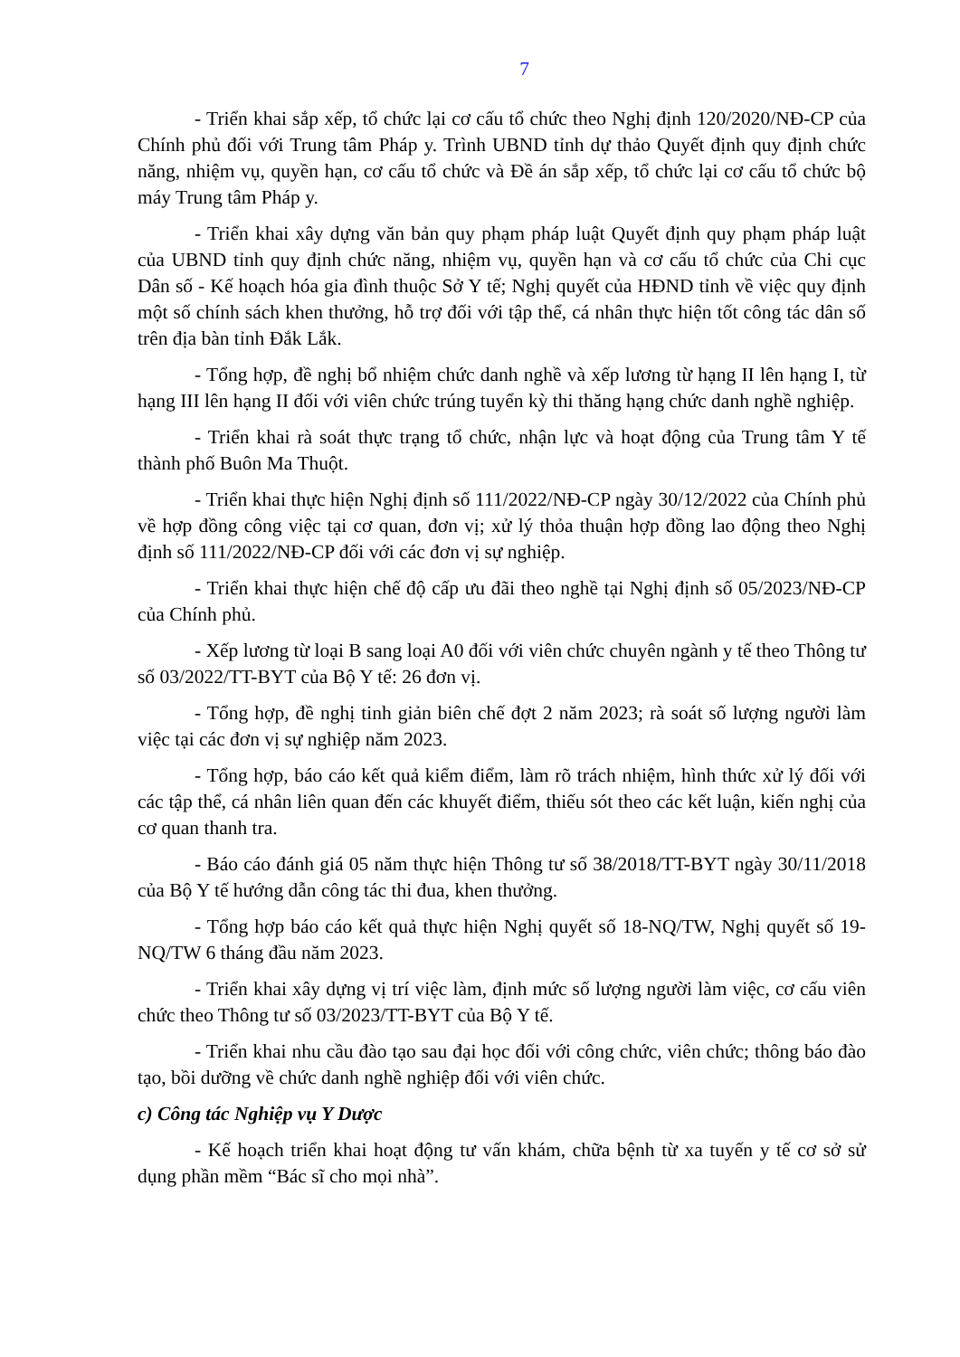7
- Triển khai sắp xếp, tổ chức lại cơ cấu tổ chức theo Nghị định 120/2020/NĐ-CP của Chính phủ đối với Trung tâm Pháp y. Trình UBND tỉnh dự thảo Quyết định quy định chức năng, nhiệm vụ, quyền hạn, cơ cấu tổ chức và Đề án sắp xếp, tổ chức lại cơ cấu tổ chức bộ máy Trung tâm Pháp y.
- Triển khai xây dựng văn bản quy phạm pháp luật Quyết định quy phạm pháp luật của UBND tỉnh quy định chức năng, nhiệm vụ, quyền hạn và cơ cấu tổ chức của Chi cục Dân số - Kế hoạch hóa gia đình thuộc Sở Y tế; Nghị quyết của HĐND tỉnh về việc quy định một số chính sách khen thưởng, hỗ trợ đối với tập thể, cá nhân thực hiện tốt công tác dân số trên địa bàn tỉnh Đắk Lắk.
- Tổng hợp, đề nghị bổ nhiệm chức danh nghề và xếp lương từ hạng II lên hạng I, từ hạng III lên hạng II đối với viên chức trúng tuyển kỳ thi thăng hạng chức danh nghề nghiệp.
- Triển khai rà soát thực trạng tổ chức, nhận lực và hoạt động của Trung tâm Y tế thành phố Buôn Ma Thuột.
- Triển khai thực hiện Nghị định số 111/2022/NĐ-CP ngày 30/12/2022 của Chính phủ về hợp đồng công việc tại cơ quan, đơn vị; xử lý thỏa thuận hợp đồng lao động theo Nghị định số 111/2022/NĐ-CP đối với các đơn vị sự nghiệp.
- Triển khai thực hiện chế độ cấp ưu đãi theo nghề tại Nghị định số 05/2023/NĐ-CP của Chính phủ.
- Xếp lương từ loại B sang loại A0 đối với viên chức chuyên ngành y tế theo Thông tư số 03/2022/TT-BYT của Bộ Y tế: 26 đơn vị.
- Tổng hợp, đề nghị tinh giản biên chế đợt 2 năm 2023; rà soát số lượng người làm việc tại các đơn vị sự nghiệp năm 2023.
- Tổng hợp, báo cáo kết quả kiểm điểm, làm rõ trách nhiệm, hình thức xử lý đối với các tập thể, cá nhân liên quan đến các khuyết điểm, thiếu sót theo các kết luận, kiến nghị của cơ quan thanh tra.
- Báo cáo đánh giá 05 năm thực hiện Thông tư số 38/2018/TT-BYT ngày 30/11/2018 của Bộ Y tế hướng dẫn công tác thi đua, khen thưởng.
- Tổng hợp báo cáo kết quả thực hiện Nghị quyết số 18-NQ/TW, Nghị quyết số 19-NQ/TW 6 tháng đầu năm 2023.
- Triển khai xây dựng vị trí việc làm, định mức số lượng người làm việc, cơ cấu viên chức theo Thông tư số 03/2023/TT-BYT của Bộ Y tế.
- Triển khai nhu cầu đào tạo sau đại học đối với công chức, viên chức; thông báo đào tạo, bồi dưỡng về chức danh nghề nghiệp đối với viên chức.
c) Công tác Nghiệp vụ Y Dược
- Kế hoạch triển khai hoạt động tư vấn khám, chữa bệnh từ xa tuyến y tế cơ sở sử dụng phần mềm “Bác sĩ cho mọi nhà”.